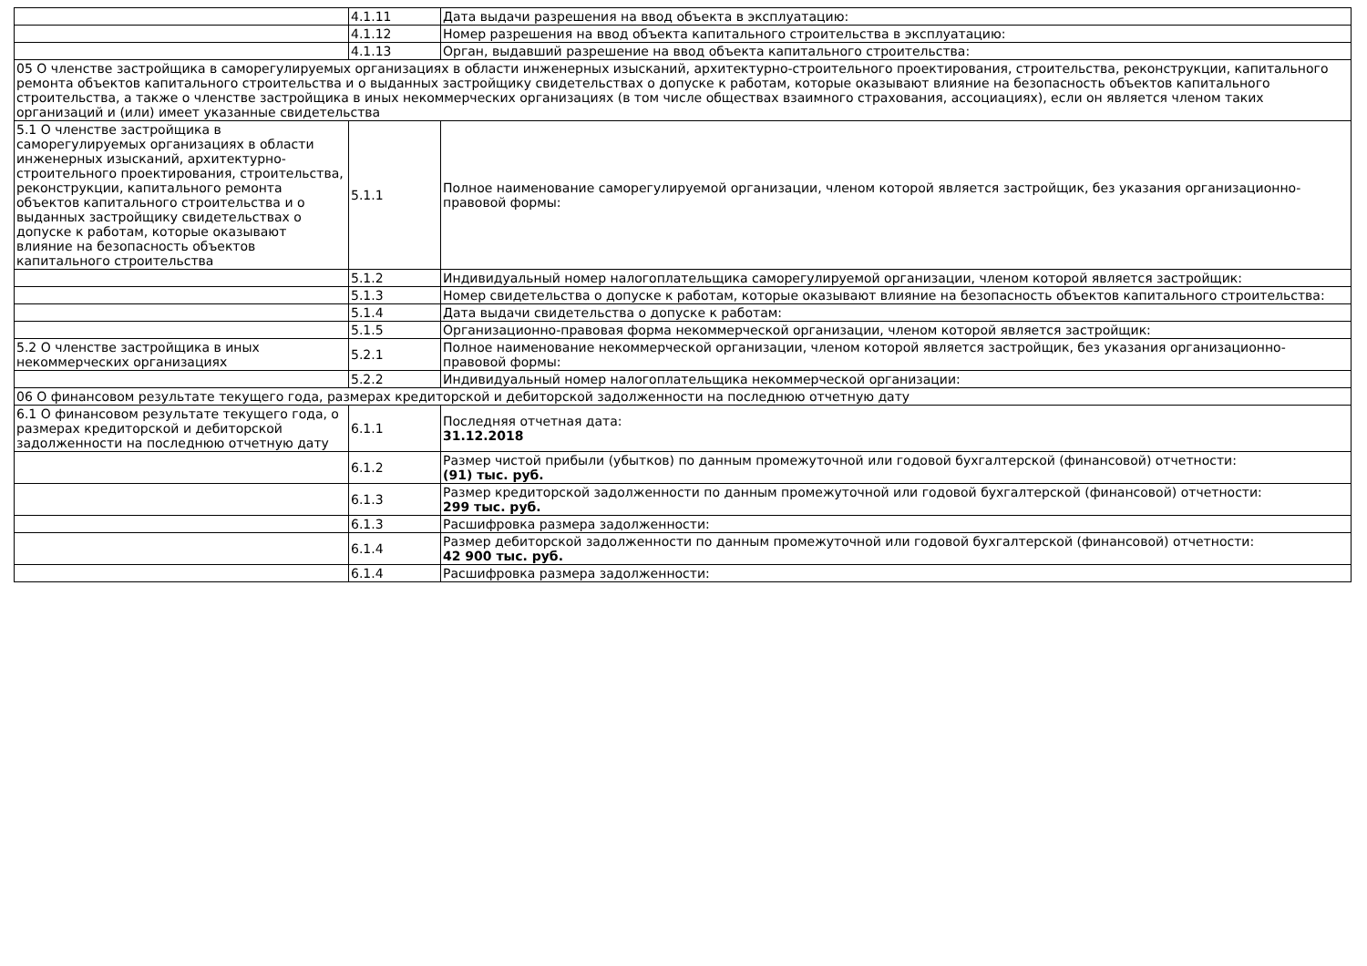| | 4.1.11 | Дата выдачи разрешения на ввод объекта в эксплуатацию: |
| | 4.1.12 | Номер разрешения на ввод объекта капитального строительства в эксплуатацию: |
| | 4.1.13 | Орган, выдавший разрешение на ввод объекта капитального строительства: |
| 05 О членстве застройщика в саморегулируемых организациях в области инженерных изысканий, архитектурно-строительного проектирования, строительства, реконструкции, капитального ремонта объектов капитального строительства и о выданных застройщику свидетельствах о допуске к работам, которые оказывают влияние на безопасность объектов капитального строительства, а также о членстве застройщика в иных некоммерческих организациях (в том числе обществах взаимного страхования, ассоциациях), если он является членом таких организаций и (или) имеет указанные свидетельства | | |
| 5.1 О членстве застройщика в саморегулируемых организациях в области инженерных изысканий, архитектурно-строительного проектирования, строительства, реконструкции, капитального ремонта объектов капитального строительства и о выданных застройщику свидетельствах о допуске к работам, которые оказывают влияние на безопасность объектов капитального строительства | 5.1.1 | Полное наименование саморегулируемой организации, членом которой является застройщик, без указания организационно-правовой формы: |
| | 5.1.2 | Индивидуальный номер налогоплательщика саморегулируемой организации, членом которой является застройщик: |
| | 5.1.3 | Номер свидетельства о допуске к работам, которые оказывают влияние на безопасность объектов капитального строительства: |
| | 5.1.4 | Дата выдачи свидетельства о допуске к работам: |
| | 5.1.5 | Организационно-правовая форма некоммерческой организации, членом которой является застройщик: |
| 5.2 О членстве застройщика в иных некоммерческих организациях | 5.2.1 | Полное наименование некоммерческой организации, членом которой является застройщик, без указания организационно-правовой формы: |
| | 5.2.2 | Индивидуальный номер налогоплательщика некоммерческой организации: |
| 06 О финансовом результате текущего года, размерах кредиторской и дебиторской задолженности на последнюю отчетную дату | | |
| 6.1 О финансовом результате текущего года, о размерах кредиторской и дебиторской задолженности на последнюю отчетную дату | 6.1.1 | Последняя отчетная дата: 31.12.2018 |
| | 6.1.2 | Размер чистой прибыли (убытков) по данным промежуточной или годовой бухгалтерской (финансовой) отчетности: (91) тыс. руб. |
| | 6.1.3 | Размер кредиторской задолженности по данным промежуточной или годовой бухгалтерской (финансовой) отчетности: 299 тыс. руб. |
| | 6.1.3 | Расшифровка размера задолженности: |
| | 6.1.4 | Размер дебиторской задолженности по данным промежуточной или годовой бухгалтерской (финансовой) отчетности: 42 900 тыс. руб. |
| | 6.1.4 | Расшифровка размера задолженности: |